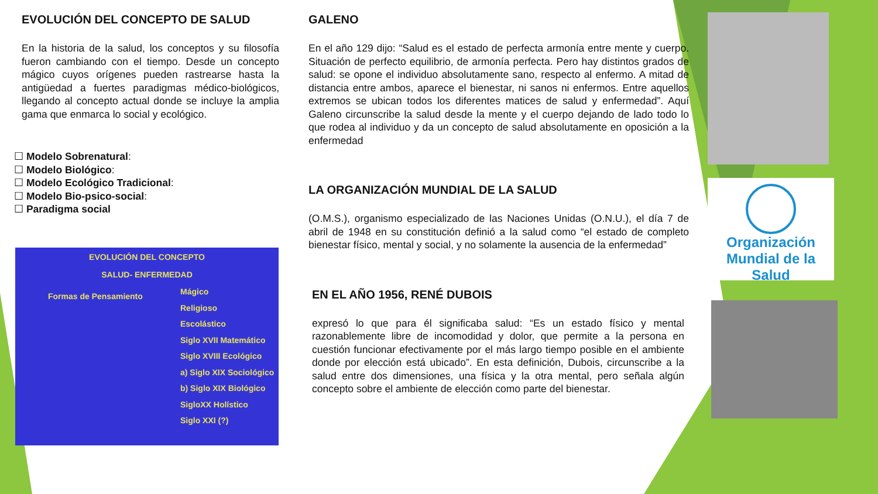EVOLUCIÓN DEL CONCEPTO DE SALUD
En la historia de la salud, los conceptos y su filosofía fueron cambiando con el tiempo. Desde un concepto mágico cuyos orígenes pueden rastrearse hasta la antigüedad a fuertes paradigmas médico-biológicos, llegando al concepto actual donde se incluye la amplia gama que enmarca lo social y ecológico.
☐ Modelo Sobrenatural:
☐ Modelo Biológico:
☐ Modelo Ecológico Tradicional:
☐ Modelo Bio-psico-social:
☐ Paradigma social
EVOLUCIÓN DEL CONCEPTO
SALUD- ENFERMEDAD
Formas de Pensamiento
Mágico
Religioso
Escolástico
Siglo XVII Matemático
Siglo XVIII Ecológico
a) Siglo XIX Sociológico
b) Siglo XIX Biológico
SigloXX Holístico
Siglo XXI (?)
GALENO
En el año 129 dijo: “Salud es el estado de perfecta armonía entre mente y cuerpo. Situación de perfecto equilibrio, de armonía perfecta. Pero hay distintos grados de salud: se opone el individuo absolutamente sano, respecto al enfermo. A mitad de distancia entre ambos, aparece el bienestar, ni sanos ni enfermos. Entre aquellos extremos se ubican todos los diferentes matices de salud y enfermedad”. Aquí Galeno circunscribe la salud desde la mente y el cuerpo dejando de lado todo lo que rodea al individuo y da un concepto de salud absolutamente en oposición a la enfermedad
LA ORGANIZACIÓN MUNDIAL DE LA SALUD
(O.M.S.), organismo especializado de las Naciones Unidas (O.N.U.), el día 7 de abril de 1948 en su constitución definió a la salud como “el estado de completo bienestar físico, mental y social, y no solamente la ausencia de la enfermedad”
EN EL AÑO 1956, RENÉ DUBOIS
expresó lo que para él significaba salud: “Es un estado físico y mental razonablemente libre de incomodidad y dolor, que permite a la persona en cuestión funcionar efectivamente por el más largo tiempo posible en el ambiente donde por elección está ubicado”. En esta definición, Dubois, circunscribe a la salud entre dos dimensiones, una física y la otra mental, pero señala algún concepto sobre el ambiente de elección como parte del bienestar.
Organización
Mundial de la Salud